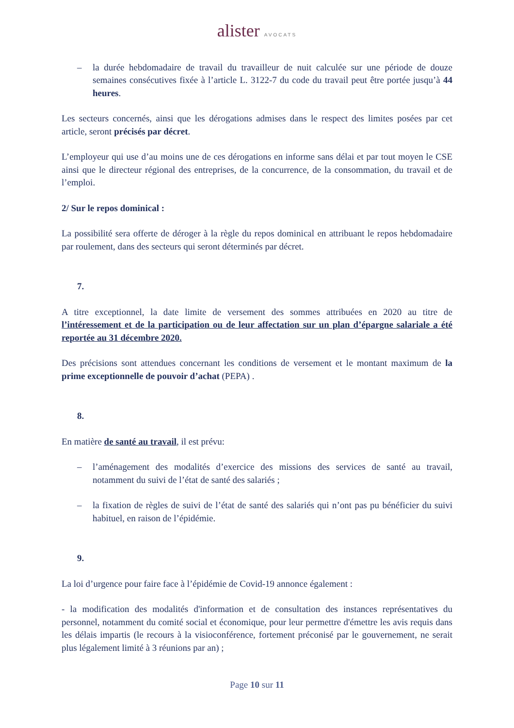alister AVOCATS
– la durée hebdomadaire de travail du travailleur de nuit calculée sur une période de douze semaines consécutives fixée à l’article L. 3122-7 du code du travail peut être portée jusqu’à 44 heures.
Les secteurs concernés, ainsi que les dérogations admises dans le respect des limites posées par cet article, seront précisés par décret.
L’employeur qui use d’au moins une de ces dérogations en informe sans délai et par tout moyen le CSE ainsi que le directeur régional des entreprises, de la concurrence, de la consommation, du travail et de l’emploi.
2/ Sur le repos dominical :
La possibilité sera offerte de déroger à la règle du repos dominical en attribuant le repos hebdomadaire par roulement, dans des secteurs qui seront déterminés par décret.
7.
A titre exceptionnel, la date limite de versement des sommes attribuées en 2020 au titre de l’intéressement et de la participation ou de leur affectation sur un plan d’épargne salariale a été reportée au 31 décembre 2020.
Des précisions sont attendues concernant les conditions de versement et le montant maximum de la prime exceptionnelle de pouvoir d’achat (PEPA) .
8.
En matière de santé au travail, il est prévu:
– l’aménagement des modalités d’exercice des missions des services de santé au travail, notamment du suivi de l’état de santé des salariés ;
– la fixation de règles de suivi de l’état de santé des salariés qui n’ont pas pu bénéficier du suivi habituel, en raison de l’épidémie.
9.
La loi d’urgence pour faire face à l’épidémie de Covid-19 annonce également :
- la modification des modalités d'information et de consultation des instances représentatives du personnel, notamment du comité social et économique, pour leur permettre d'émettre les avis requis dans les délais impartis (le recours à la visioconférence, fortement préconisé par le gouvernement, ne serait plus légalement limité à 3 réunions par an) ;
Page 10 sur 11